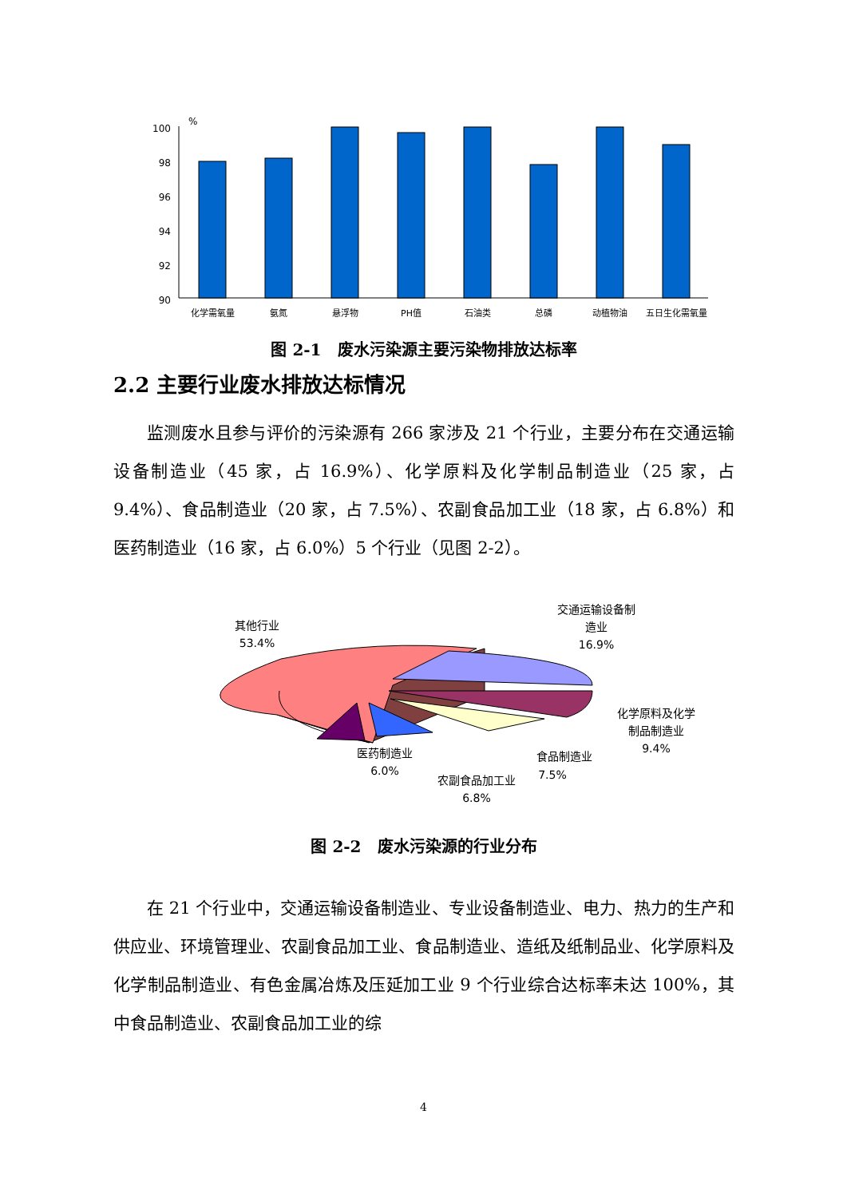%
100
98
96
94
92
90
化学需氧量
氨氮
悬浮物
PH值
石油类
总磷
动植物油
五日生化需氧量
图 2-1　废水污染源主要污染物排放达标率
2.2 主要行业废水排放达标情况
监测废水且参与评价的污染源有 266 家涉及 21 个行业，主要分布在交通运输设备制造业（45 家，占 16.9%）、化学原料及化学制品制造业（25 家，占 9.4%）、食品制造业（20 家，占 7.5%）、农副食品加工业（18 家，占 6.8%）和医药制造业（16 家，占 6.0%）5 个行业（见图 2-2）。
其他行业
53.4%
交通运输设备制
造业
16.9%
化学原料及化学
制品制造业
9.4%
食品制造业
7.5%
农副食品加工业
6.8%
医药制造业
6.0%
图 2-2　废水污染源的行业分布
在 21 个行业中，交通运输设备制造业、专业设备制造业、电力、热力的生产和供应业、环境管理业、农副食品加工业、食品制造业、造纸及纸制品业、化学原料及化学制品制造业、有色金属冶炼及压延加工业 9 个行业综合达标率未达 100%，其中食品制造业、农副食品加工业的综
4